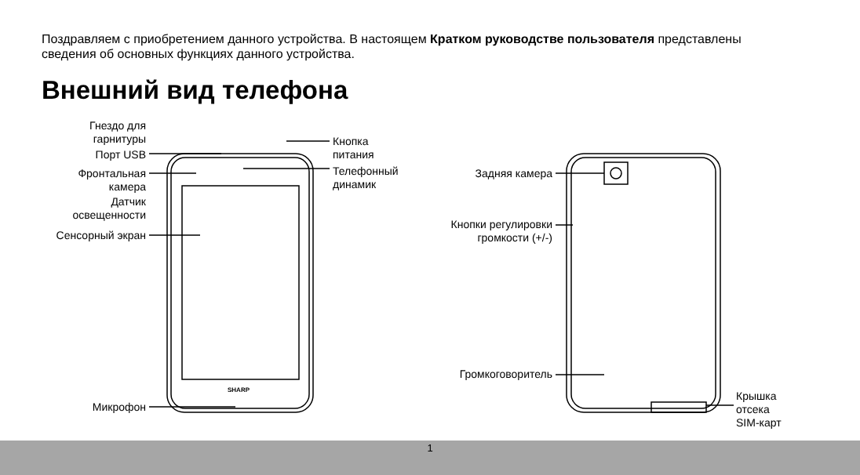SHARP
Поздравляем с приобретением данного устройства. В настоящем Кратком руководстве пользователя представлены сведения об основных функциях данного устройства.
Внешний вид телефона
Гнездо для гарнитуры
Порт USB
Фронтальная камера
Датчик освещенности
Сенсорный экран
Микрофон
Кнопка
питания
Телефонный
динамик
Задняя камера
Кнопки регулировки громкости (+/-)
Громкоговоритель
Крышка
отсека
SIM-карт
1